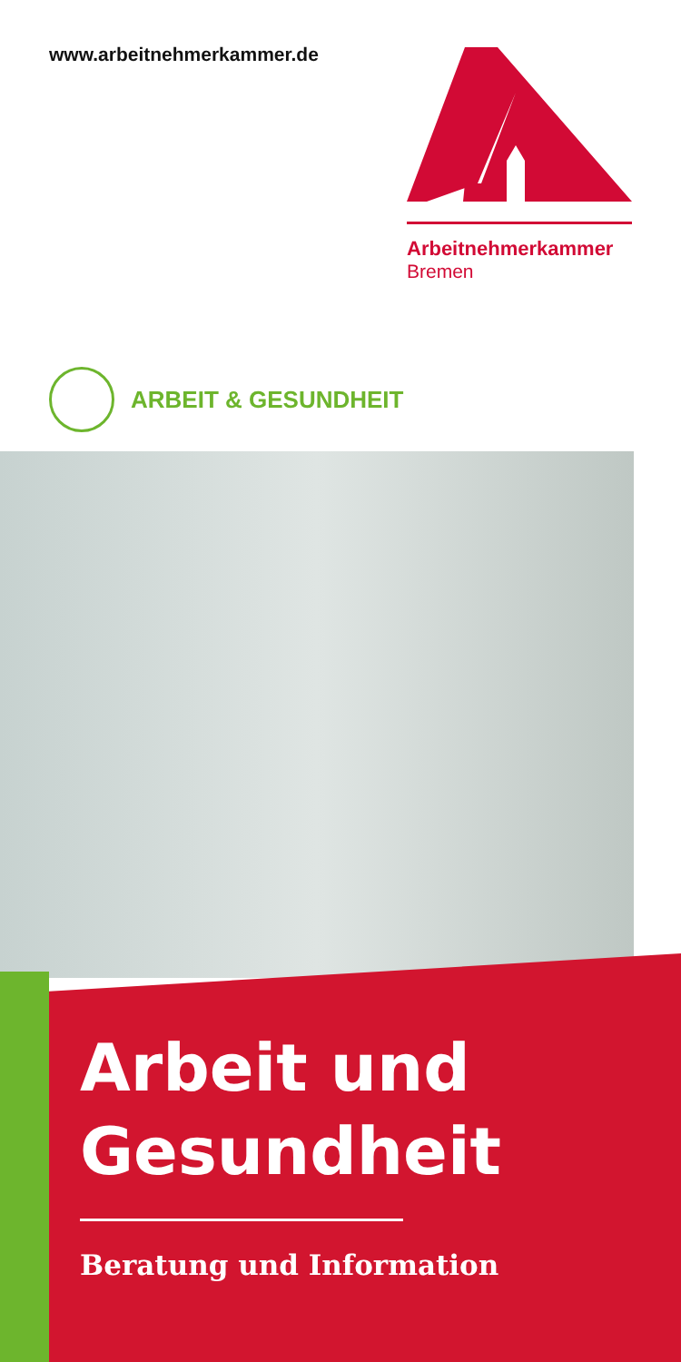www.arbeitnehmerkammer.de
Arbeitnehmerkammer
Bremen
ARBEIT & GESUNDHEIT
Arbeit und
Gesundheit
Beratung und Information